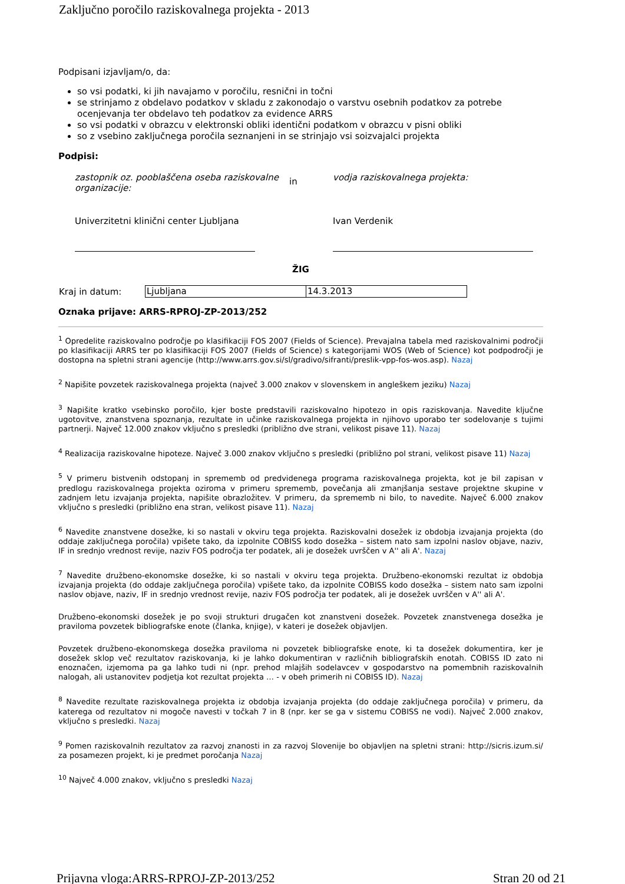Zaključno poročilo raziskovalnega projekta - 2013
Podpisani izjavljam/o, da:
so vsi podatki, ki jih navajamo v poročilu, resnični in točni
se strinjamo z obdelavo podatkov v skladu z zakonodajo o varstvu osebnih podatkov za potrebe ocenjevanja ter obdelavo teh podatkov za evidence ARRS
so vsi podatki v obrazcu v elektronski obliki identični podatkom v obrazcu v pisni obliki
so z vsebino zaključnega poročila seznanjeni in se strinjajo vsi soizvajalci projekta
Podpisi:
| zastopnik oz. pooblaščena oseba raziskovalne organizacije: | in | vodja raziskovalnega projekta: |
| Univerzitetni klinični center Ljubljana | | Ivan Verdenik |
ŽIG
| Kraj in datum: | Ljubljana | 14.3.2013 |
Oznaka prijave: ARRS-RPROJ-ZP-2013/252
<sup>1</sup> Opredelite raziskovalno področje po klasifikaciji FOS 2007 (Fields of Science). Prevajalna tabela med raziskovalnimi področji po klasifikaciji ARRS ter po klasifikaciji FOS 2007 (Fields of Science) s kategorijami WOS (Web of Science) kot podpodročji je dostopna na spletni strani agencije (http://www.arrs.gov.si/sl/gradivo/sifranti/preslik-vpp-fos-wos.asp). Nazaj
<sup>2</sup> Napišite povzetek raziskovalnega projekta (največ 3.000 znakov v slovenskem in angleškem jeziku) Nazaj
<sup>3</sup> Napišite kratko vsebinsko poročilo, kjer boste predstavili raziskovalno hipotezo in opis raziskovanja. Navedite ključne ugotovitve, znanstvena spoznanja, rezultate in učinke raziskovalnega projekta in njihovo uporabo ter sodelovanje s tujimi partnerji. Največ 12.000 znakov vključno s presledki (približno dve strani, velikost pisave 11). Nazaj
<sup>4</sup> Realizacija raziskovalne hipoteze. Največ 3.000 znakov vključno s presledki (približno pol strani, velikost pisave 11) Nazaj
<sup>5</sup> V primeru bistvenih odstopanj in sprememb od predvidenega programa raziskovalnega projekta, kot je bil zapisan v predlogu raziskovalnega projekta oziroma v primeru sprememb, povečanja ali zmanjšanja sestave projektne skupine v zadnjem letu izvajanja projekta, napišite obrazložitev. V primeru, da sprememb ni bilo, to navedite. Največ 6.000 znakov vključno s presledki (približno ena stran, velikost pisave 11). Nazaj
<sup>6</sup> Navedite znanstvene dosežke, ki so nastali v okviru tega projekta. Raziskovalni dosežek iz obdobja izvajanja projekta (do oddaje zaključnega poročila) vpišete tako, da izpolnite COBISS kodo dosežka – sistem nato sam izpolni naslov objave, naziv, IF in srednjo vrednost revije, naziv FOS področja ter podatek, ali je dosežek uvrščen v A'' ali A'. Nazaj
<sup>7</sup> Navedite družbeno-ekonomske dosežke, ki so nastali v okviru tega projekta. Družbeno-ekonomski rezultat iz obdobja izvajanja projekta (do oddaje zaključnega poročila) vpišete tako, da izpolnite COBISS kodo dosežka – sistem nato sam izpolni naslov objave, naziv, IF in srednjo vrednost revije, naziv FOS področja ter podatek, ali je dosežek uvrščen v A'' ali A'.
Družbeno-ekonomski dosežek je po svoji strukturi drugačen kot znanstveni dosežek. Povzetek znanstvenega dosežka je praviloma povzetek bibliografske enote (članka, knjige), v kateri je dosežek objavljen.
Povzetek družbeno-ekonomskega dosežka praviloma ni povzetek bibliografske enote, ki ta dosežek dokumentira, ker je dosežek sklop več rezultatov raziskovanja, ki je lahko dokumentiran v različnih bibliografskih enotah. COBISS ID zato ni enoznačen, izjemoma pa ga lahko tudi ni (npr. prehod mlajših sodelavcev v gospodarstvo na pomembnih raziskovalnih nalogah, ali ustanovitev podjetja kot rezultat projekta … - v obeh primerih ni COBISS ID). Nazaj
<sup>8</sup> Navedite rezultate raziskovalnega projekta iz obdobja izvajanja projekta (do oddaje zaključnega poročila) v primeru, da katerega od rezultatov ni mogoče navesti v točkah 7 in 8 (npr. ker se ga v sistemu COBISS ne vodi). Največ 2.000 znakov, vključno s presledki. Nazaj
<sup>9</sup> Pomen raziskovalnih rezultatov za razvoj znanosti in za razvoj Slovenije bo objavljen na spletni strani: http://sicris.izum.si/ za posamezen projekt, ki je predmet poročanja Nazaj
<sup>10</sup> Največ 4.000 znakov, vključno s presledki Nazaj
Prijavna vloga:ARRS-RPROJ-ZP-2013/252 Stran 20 od 21